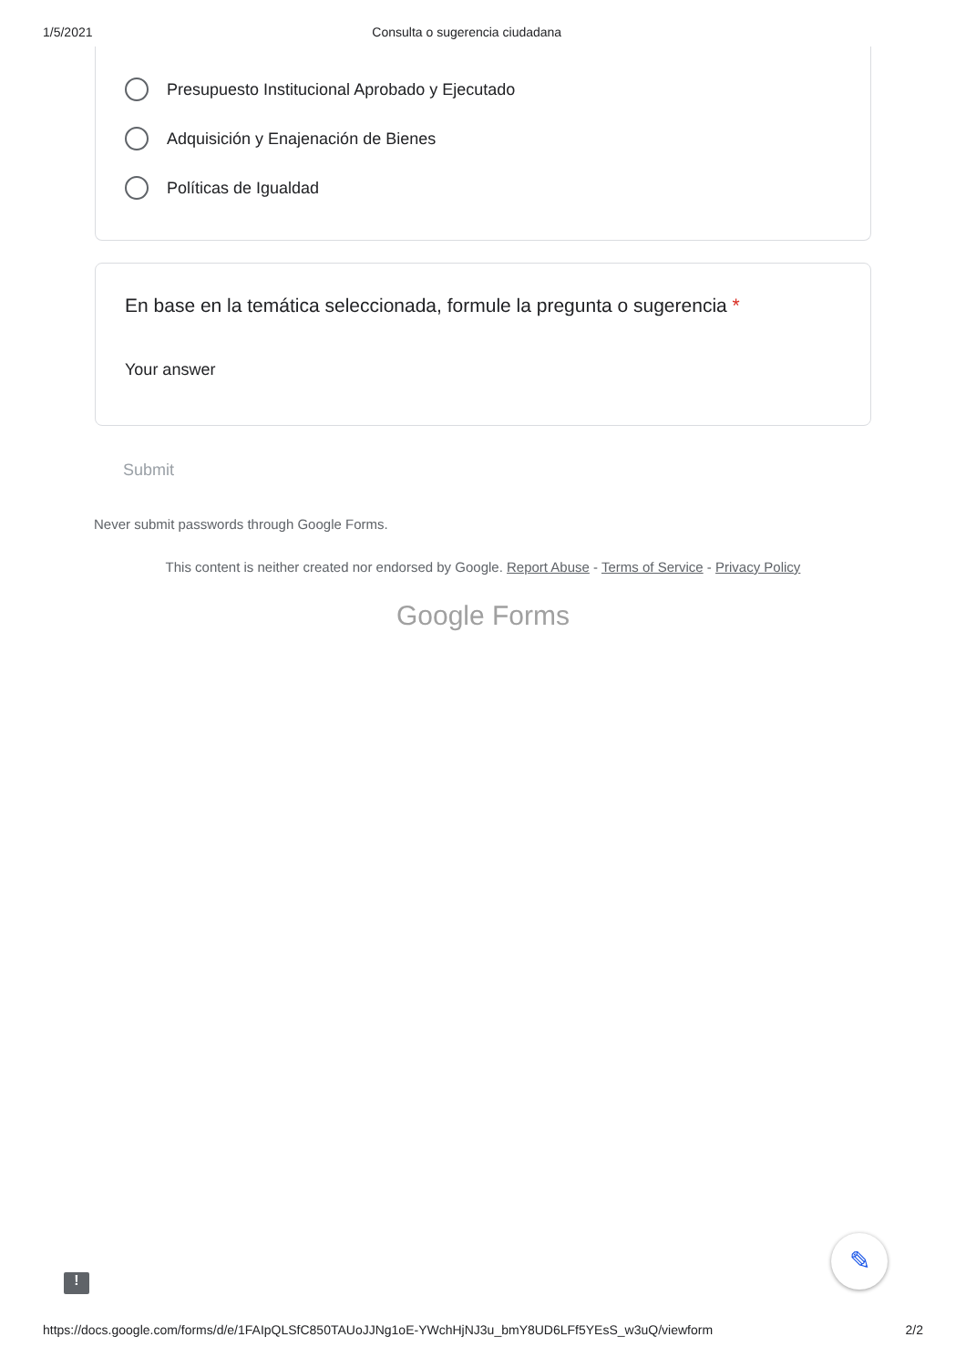1/5/2021 Consulta o sugerencia ciudadana
Presupuesto Institucional Aprobado y Ejecutado
Adquisición y Enajenación de Bienes
Políticas de Igualdad
En base en la temática seleccionada, formule la pregunta o sugerencia *
Your answer
Submit
Never submit passwords through Google Forms.
This content is neither created nor endorsed by Google. Report Abuse - Terms of Service - Privacy Policy
Google Forms
✎
!
https://docs.google.com/forms/d/e/1FAIpQLSfC850TAUoJJNg1oE-YWchHjNJ3u_bmY8UD6LFf5YEsS_w3uQ/viewform 2/2